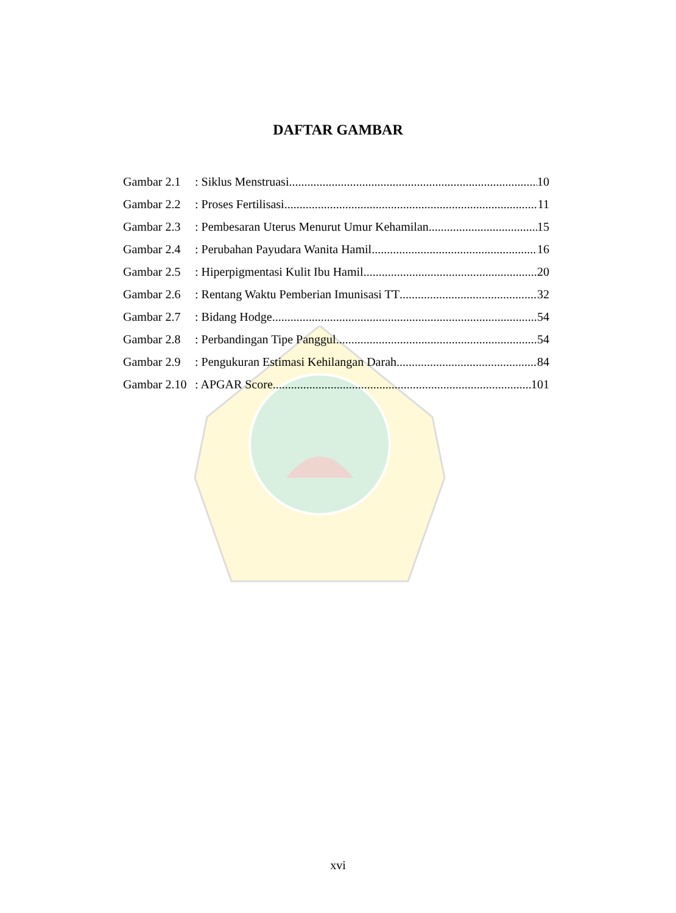DAFTAR GAMBAR
Gambar 2.1: Siklus Menstruasi 10
Gambar 2.2: Proses Fertilisasi 11
Gambar 2.3: Pembesaran Uterus Menurut Umur Kehamilan 15
Gambar 2.4: Perubahan Payudara Wanita Hamil 16
Gambar 2.5: Hiperpigmentasi Kulit Ibu Hamil 20
Gambar 2.6: Rentang Waktu Pemberian Imunisasi TT 32
Gambar 2.7: Bidang Hodge 54
Gambar 2.8: Perbandingan Tipe Panggul 54
Gambar 2.9: Pengukuran Estimasi Kehilangan Darah 84
Gambar 2.10: APGAR Score 101
xvi